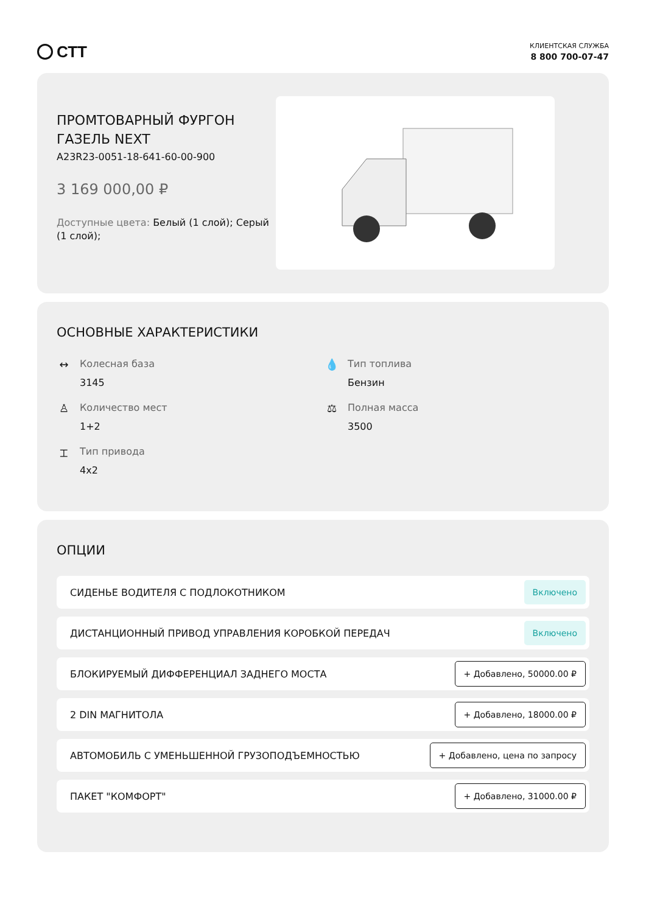СТТ
КЛИЕНТСКАЯ СЛУЖБА
8 800 700-07-47
ПРОМТОВАРНЫЙ ФУРГОН ГАЗЕЛЬ NEXT
A23R23-0051-18-641-60-00-900
3 169 000,00 ₽
Доступные цвета: Белый (1 слой); Серый (1 слой);
ОСНОВНЫЕ ХАРАКТЕРИСТИКИ
↔ Колесная база
3145
💧 Тип топлива
Бензин
♙ Количество мест
1+2
⚖ Полная масса
3500
⌶ Тип привода
4x2
ОПЦИИ
СИДЕНЬЕ ВОДИТЕЛЯ С ПОДЛОКОТНИКОМ Включено
ДИСТАНЦИОННЫЙ ПРИВОД УПРАВЛЕНИЯ КОРОБКОЙ ПЕРЕДАЧ Включено
БЛОКИРУЕМЫЙ ДИФФЕРЕНЦИАЛ ЗАДНЕГО МОСТА + Добавлено, 50000.00 ₽
2 DIN МАГНИТОЛА + Добавлено, 18000.00 ₽
АВТОМОБИЛЬ С УМЕНЬШЕННОЙ ГРУЗОПОДЪЕМНОСТЬЮ + Добавлено, цена по запросу
ПАКЕТ "КОМФОРТ" + Добавлено, 31000.00 ₽